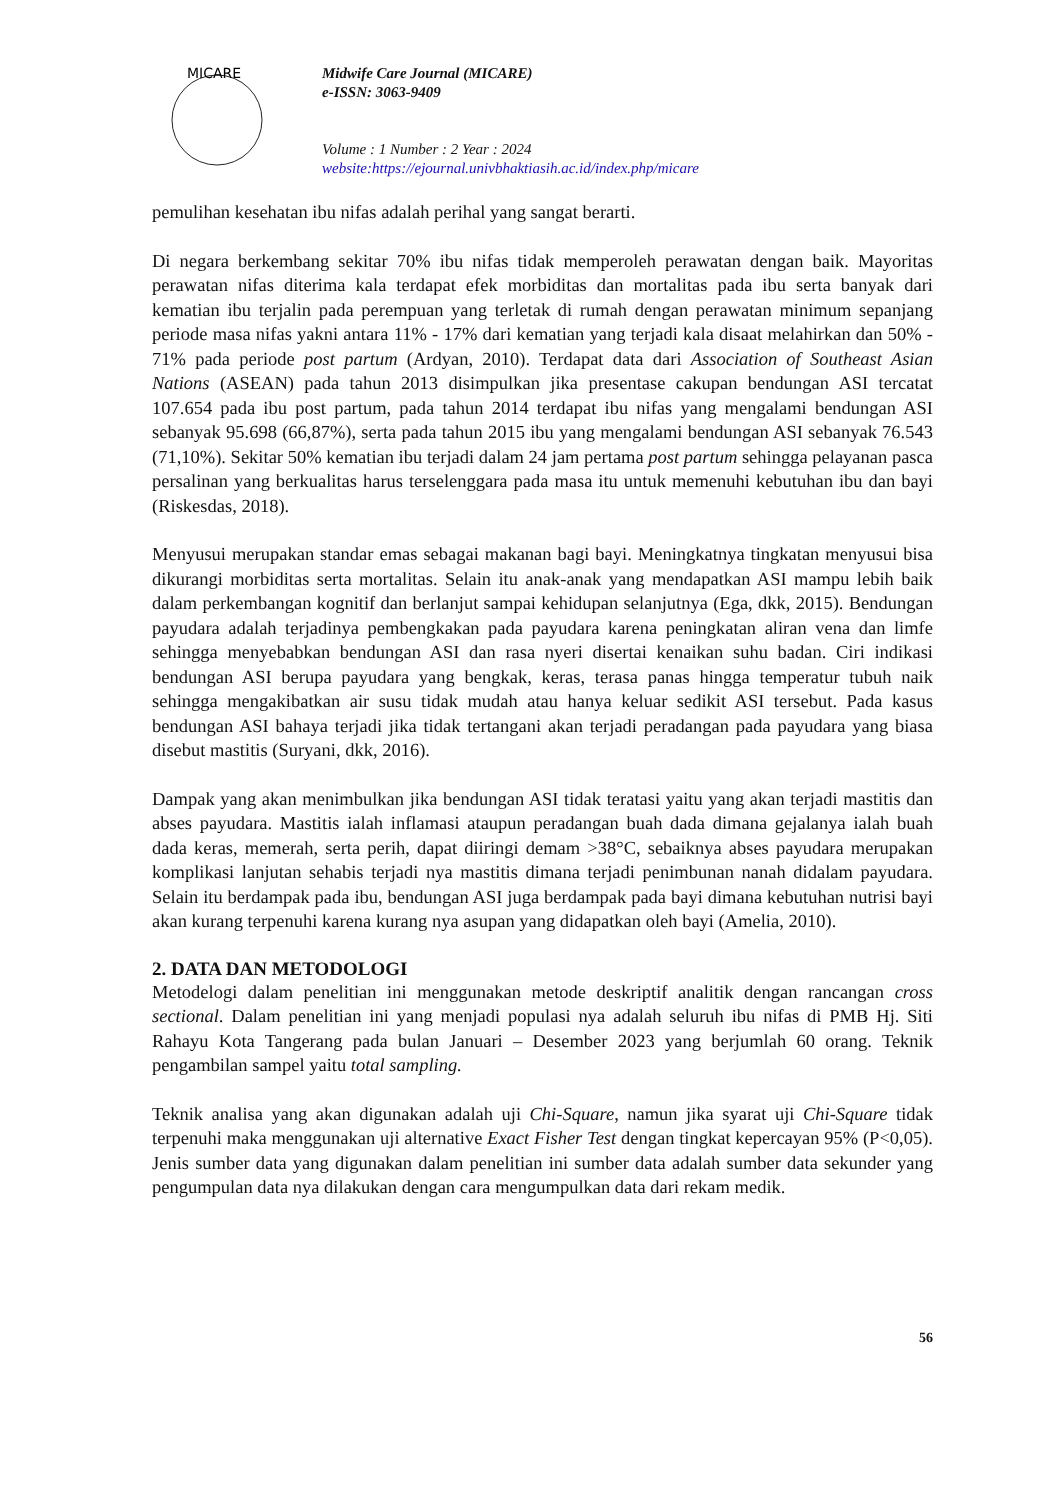MICARE
Midwife Care Journal (MICARE)
e-ISSN: 3063-9409
Volume : 1 Number : 2 Year : 2024
website:https://ejournal.univbhaktiasih.ac.id/index.php/micare
pemulihan kesehatan ibu nifas adalah perihal yang sangat berarti.
Di negara berkembang sekitar 70% ibu nifas tidak memperoleh perawatan dengan baik. Mayoritas perawatan nifas diterima kala terdapat efek morbiditas dan mortalitas pada ibu serta banyak dari kematian ibu terjalin pada perempuan yang terletak di rumah dengan perawatan minimum sepanjang periode masa nifas yakni antara 11% - 17% dari kematian yang terjadi kala disaat melahirkan dan 50% - 71% pada periode post partum (Ardyan, 2010). Terdapat data dari Association of Southeast Asian Nations (ASEAN) pada tahun 2013 disimpulkan jika presentase cakupan bendungan ASI tercatat 107.654 pada ibu post partum, pada tahun 2014 terdapat ibu nifas yang mengalami bendungan ASI sebanyak 95.698 (66,87%), serta pada tahun 2015 ibu yang mengalami bendungan ASI sebanyak 76.543 (71,10%). Sekitar 50% kematian ibu terjadi dalam 24 jam pertama post partum sehingga pelayanan pasca persalinan yang berkualitas harus terselenggara pada masa itu untuk memenuhi kebutuhan ibu dan bayi (Riskesdas, 2018).
Menyusui merupakan standar emas sebagai makanan bagi bayi. Meningkatnya tingkatan menyusui bisa dikurangi morbiditas serta mortalitas. Selain itu anak-anak yang mendapatkan ASI mampu lebih baik dalam perkembangan kognitif dan berlanjut sampai kehidupan selanjutnya (Ega, dkk, 2015). Bendungan payudara adalah terjadinya pembengkakan pada payudara karena peningkatan aliran vena dan limfe sehingga menyebabkan bendungan ASI dan rasa nyeri disertai kenaikan suhu badan. Ciri indikasi bendungan ASI berupa payudara yang bengkak, keras, terasa panas hingga temperatur tubuh naik sehingga mengakibatkan air susu tidak mudah atau hanya keluar sedikit ASI tersebut. Pada kasus bendungan ASI bahaya terjadi jika tidak tertangani akan terjadi peradangan pada payudara yang biasa disebut mastitis (Suryani, dkk, 2016).
Dampak yang akan menimbulkan jika bendungan ASI tidak teratasi yaitu yang akan terjadi mastitis dan abses payudara. Mastitis ialah inflamasi ataupun peradangan buah dada dimana gejalanya ialah buah dada keras, memerah, serta perih, dapat diiringi demam >38°C, sebaiknya abses payudara merupakan komplikasi lanjutan sehabis terjadi nya mastitis dimana terjadi penimbunan nanah didalam payudara. Selain itu berdampak pada ibu, bendungan ASI juga berdampak pada bayi dimana kebutuhan nutrisi bayi akan kurang terpenuhi karena kurang nya asupan yang didapatkan oleh bayi (Amelia, 2010).
2. DATA DAN METODOLOGI
Metodelogi dalam penelitian ini menggunakan metode deskriptif analitik dengan rancangan cross sectional. Dalam penelitian ini yang menjadi populasi nya adalah seluruh ibu nifas di PMB Hj. Siti Rahayu Kota Tangerang pada bulan Januari – Desember 2023 yang berjumlah 60 orang. Teknik pengambilan sampel yaitu total sampling.
Teknik analisa yang akan digunakan adalah uji Chi-Square, namun jika syarat uji Chi-Square tidak terpenuhi maka menggunakan uji alternative Exact Fisher Test dengan tingkat kepercayan 95% (P<0,05). Jenis sumber data yang digunakan dalam penelitian ini sumber data adalah sumber data sekunder yang pengumpulan data nya dilakukan dengan cara mengumpulkan data dari rekam medik.
56